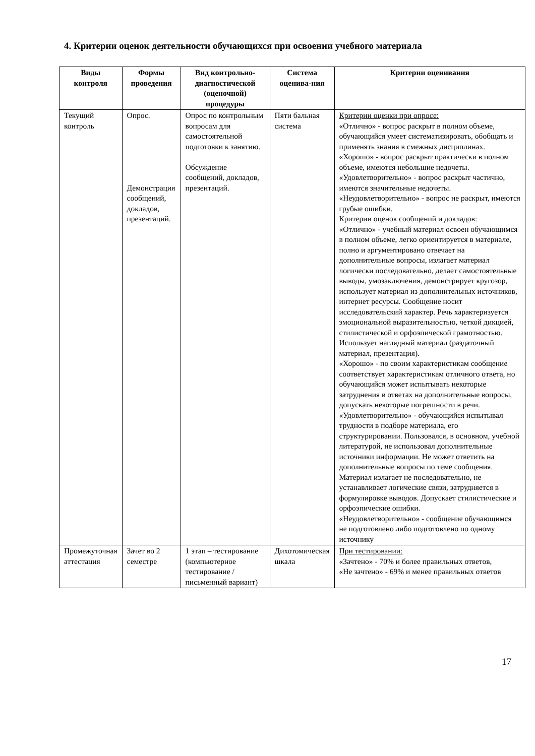4. Критерии оценок деятельности обучающихся при освоении учебного материала
| Виды контроля | Формы проведения | Вид контрольно-диагностической (оценочной) процедуры | Система оценива-ния | Критерии оценивания |
| --- | --- | --- | --- | --- |
| Текущий контроль | Опрос. Демонстрация сообщений, докладов, презентаций. | Опрос по контрольным вопросам для самостоятельной подготовки к занятию. Обсуждение сообщений, докладов, презентаций. | Пяти бальная система | Критерии оценки при опросе: «Отлично» - вопрос раскрыт в полном объеме, обучающийся умеет систематизировать, обобщать и применять знания в смежных дисциплинах. «Хорошо» - вопрос раскрыт практически в полном объеме, имеются небольшие недочеты. «Удовлетворительно» - вопрос раскрыт частично, имеются значительные недочеты. «Неудовлетворительно» - вопрос не раскрыт, имеются грубые ошибки. Критерии оценок сообщений и докладов: «Отлично» - учебный материал освоен обучающимся в полном объеме, легко ориентируется в материале, полно и аргументировано отвечает на дополнительные вопросы, излагает материал логически последовательно, делает самостоятельные выводы, умозаключения, демонстрирует кругозор, использует материал из дополнительных источников, интернет ресурсы. Сообщение носит исследовательский характер. Речь характеризуется эмоциональной выразительностью, четкой дикцией, стилистической и орфоэпической грамотностью. Использует наглядный материал (раздаточный материал, презентация). «Хорошо» - по своим характеристикам сообщение соответствует характеристикам отличного ответа, но обучающийся может испытывать некоторые затруднения в ответах на дополнительные вопросы, допускать некоторые погрешности в речи. «Удовлетворительно» - обучающийся испытывал трудности в подборе материала, его структурировании. Пользовался, в основном, учебной литературой, не использовал дополнительные источники информации. Не может ответить на дополнительные вопросы по теме сообщения. Материал излагает не последовательно, не устанавливает логические связи, затрудняется в формулировке выводов. Допускает стилистические и орфоэпические ошибки. «Неудовлетворительно» - сообщение обучающимся не подготовлено либо подготовлено по одному источнику |
| Промежуточная аттестация | Зачет во 2 семестре | 1 этап – тестирование (компьютерное тестирование / письменный вариант) | Дихотомическая шкала | При тестировании: «Зачтено» - 70% и более правильных ответов, «Не зачтено» - 69% и менее правильных ответов |
17